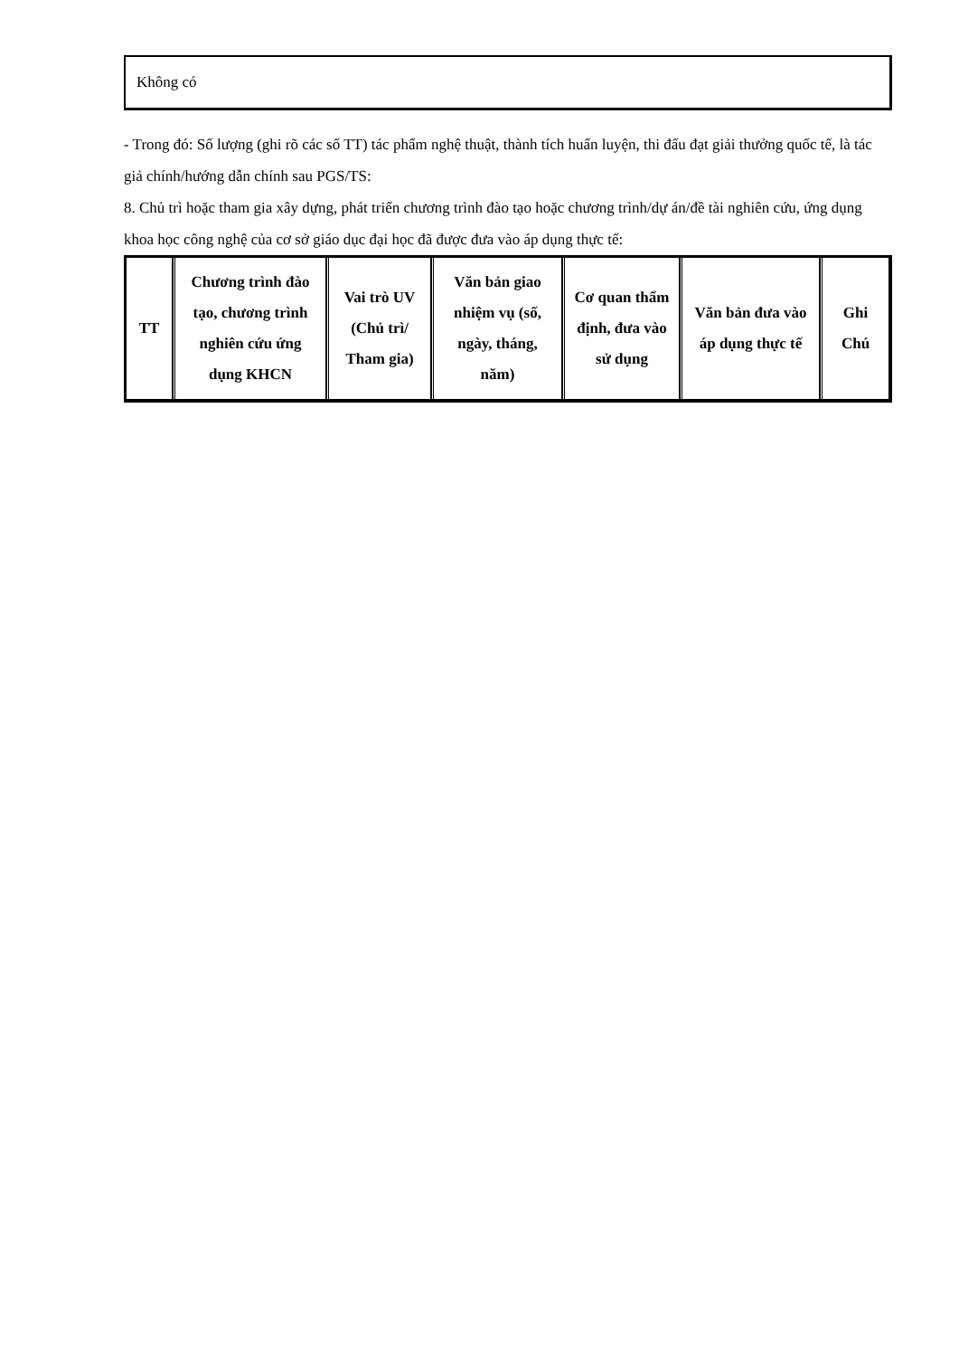Không có
- Trong đó: Số lượng (ghi rõ các số TT) tác phẩm nghệ thuật, thành tích huấn luyện, thi đấu đạt giải thưởng quốc tế, là tác giả chính/hướng dẫn chính sau PGS/TS:
8. Chủ trì hoặc tham gia xây dựng, phát triển chương trình đào tạo hoặc chương trình/dự án/đề tài nghiên cứu, ứng dụng khoa học công nghệ của cơ sở giáo dục đại học đã được đưa vào áp dụng thực tế:
| TT | Chương trình đào tạo, chương trình nghiên cứu ứng dụng KHCN | Vai trò UV (Chủ trì/ Tham gia) | Văn bản giao nhiệm vụ (số, ngày, tháng, năm) | Cơ quan thẩm định, đưa vào sử dụng | Văn bản đưa vào áp dụng thực tế | Ghi Chú |
| --- | --- | --- | --- | --- | --- | --- |